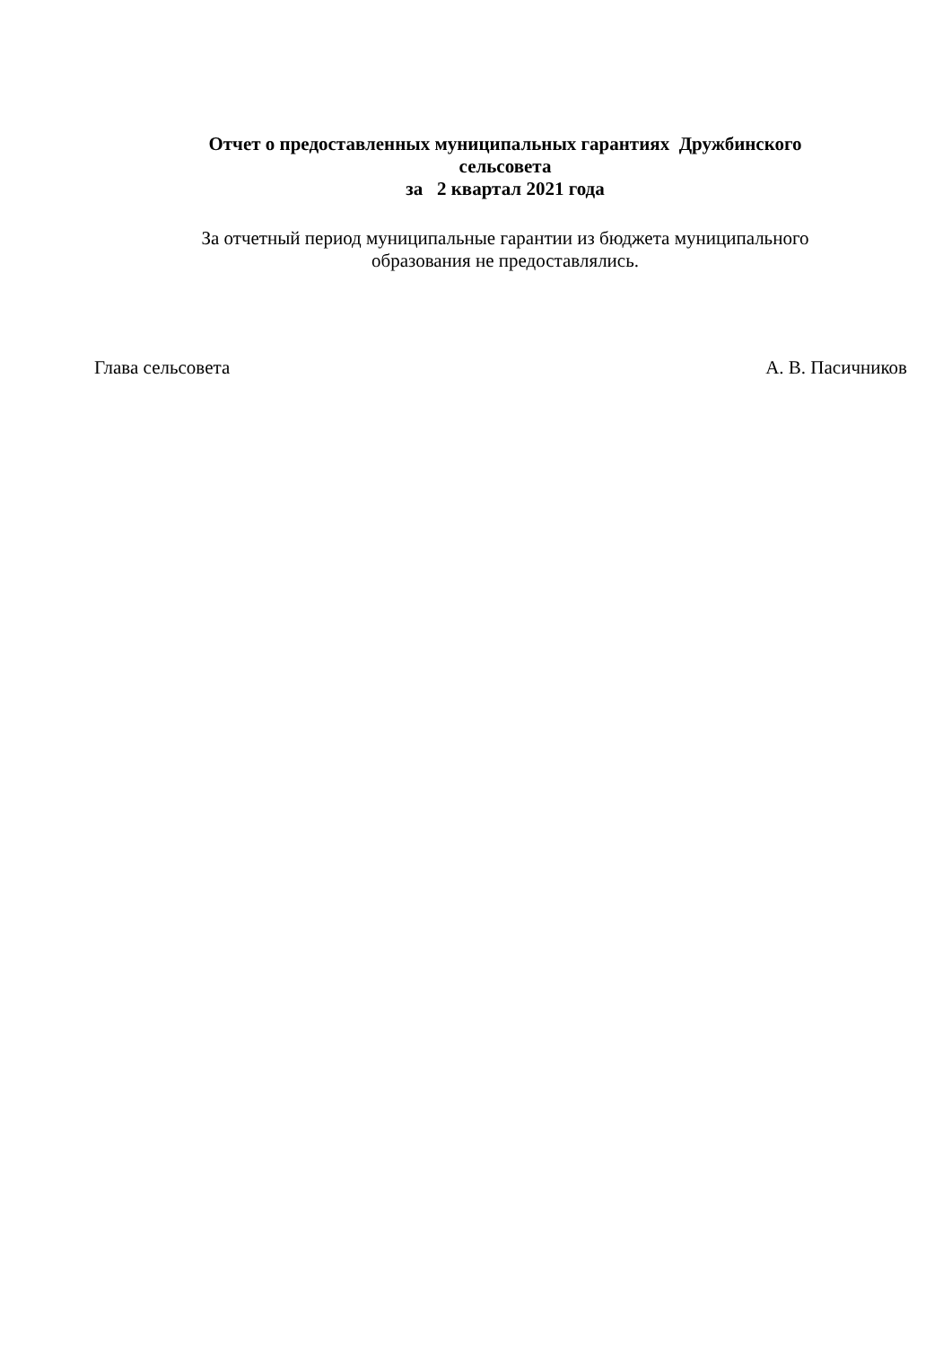Отчет о предоставленных муниципальных гарантиях Дружбинского
сельсовета
за 2 квартал 2021 года
За отчетный период муниципальные гарантии из бюджета муниципального
образования не предоставлялись.
Глава сельсовета А. В. Пасичников